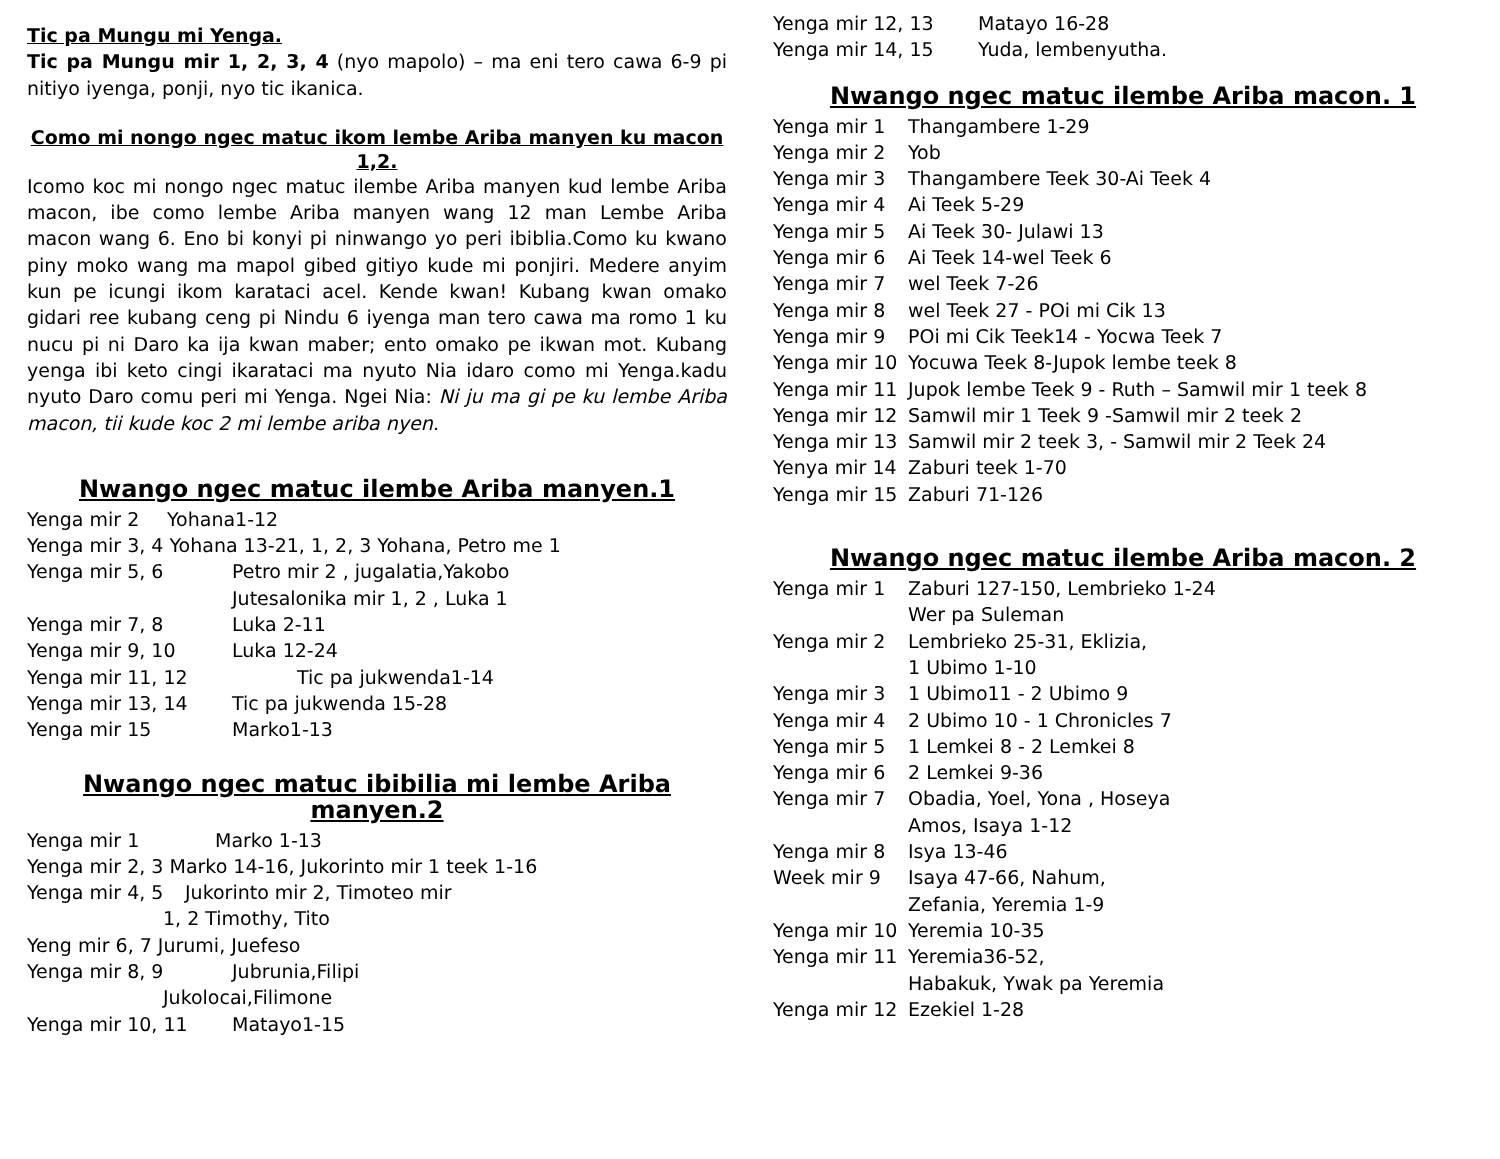Tic pa Mungu mi Yenga.
Tic pa Mungu mir 1, 2, 3, 4 (nyo mapolo) – ma eni tero cawa 6-9 pi nitiyo iyenga, ponji, nyo tic ikanica.
Como mi nongo ngec matuc ikom lembe Ariba manyen ku macon 1,2.
Icomo koc mi nongo ngec matuc ilembe Ariba manyen kud lembe Ariba macon, ibe como lembe Ariba manyen wang 12 man Lembe Ariba macon wang 6. Eno bi konyi pi ninwango yo peri ibiblia.Como ku kwano piny moko wang ma mapol gibed gitiyo kude mi ponjiri. Medere anyim kun pe icungi ikom karataci acel. Kende kwan! Kubang kwan omako gidari ree kubang ceng pi Nindu 6 iyenga man tero cawa ma romo 1 ku nucu pi ni Daro ka ija kwan maber; ento omako pe ikwan mot. Kubang yenga ibi keto cingi ikarataci ma nyuto Nia idaro como mi Yenga.kadu nyuto Daro comu peri mi Yenga. Ngei Nia: Ni ju ma gi pe ku lembe Ariba macon, tii kude koc 2 mi lembe ariba nyen.
Nwango ngec matuc ilembe Ariba manyen.1
Yenga mir 2 Yohana1-12
Yenga mir 3, 4 Yohana 13-21, 1, 2, 3 Yohana, Petro me 1
Yenga mir 5, 6 Petro mir 2 , jugalatia,Yakobo
Jutesalonika mir 1, 2 , Luka 1
Yenga mir 7, 8 Luka 2-11
Yenga mir 9, 10 Luka 12-24
Yenga mir 11, 12 Tic pa jukwenda1-14
Yenga mir 13, 14 Tic pa jukwenda 15-28
Yenga mir 15 Marko1-13
Nwango ngec matuc ibibilia mi lembe Ariba manyen.2
Yenga mir 1 Marko 1-13
Yenga mir 2, 3 Marko 14-16, Jukorinto mir 1 teek 1-16
Yenga mir 4, 5 Jukorinto mir 2, Timoteo mir
1, 2 Timothy, Tito
Yeng mir 6, 7 Jurumi, Juefeso
Yenga mir 8, 9 Jubrunia,Filipi
Jukolocai,Filimone
Yenga mir 10, 11 Matayo1-15
Yenga mir 12, 13 Matayo 16-28
Yenga mir 14, 15 Yuda, lembenyutha.
Nwango ngec matuc ilembe Ariba macon. 1
Yenga mir 1 Thangambere 1-29
Yenga mir 2 Yob
Yenga mir 3 Thangambere Teek 30-Ai Teek 4
Yenga mir 4 Ai Teek 5-29
Yenga mir 5 Ai Teek 30- Julawi 13
Yenga mir 6 Ai Teek 14-wel Teek 6
Yenga mir 7 wel Teek 7-26
Yenga mir 8 wel Teek 27 - POi mi Cik 13
Yenga mir 9 POi mi Cik Teek14 - Yocwa Teek 7
Yenga mir 10 Yocuwa Teek 8-Jupok lembe teek 8
Yenga mir 11 Jupok lembe Teek 9 - Ruth – Samwil mir 1 teek 8
Yenga mir 12 Samwil mir 1 Teek 9 -Samwil mir 2 teek 2
Yenga mir 13 Samwil mir 2 teek 3, - Samwil mir 2 Teek 24
Yenya mir 14 Zaburi teek 1-70
Yenga mir 15 Zaburi 71-126
Nwango ngec matuc ilembe Ariba macon. 2
Yenga mir 1 Zaburi 127-150, Lembrieko 1-24
Wer pa Suleman
Yenga mir 2 Lembrieko 25-31, Eklizia,
1 Ubimo 1-10
Yenga mir 3 1 Ubimo11 - 2 Ubimo 9
Yenga mir 4 2 Ubimo 10 - 1 Chronicles 7
Yenga mir 5 1 Lemkei 8 - 2 Lemkei 8
Yenga mir 6 2 Lemkei 9-36
Yenga mir 7 Obadia, Yoel, Yona , Hoseya
Amos, Isaya 1-12
Yenga mir 8 Isya 13-46
Week mir 9 Isaya 47-66, Nahum,
Zefania, Yeremia 1-9
Yenga mir 10 Yeremia 10-35
Yenga mir 11 Yeremia36-52,
Habakuk, Ywak pa Yeremia
Yenga mir 12 Ezekiel 1-28